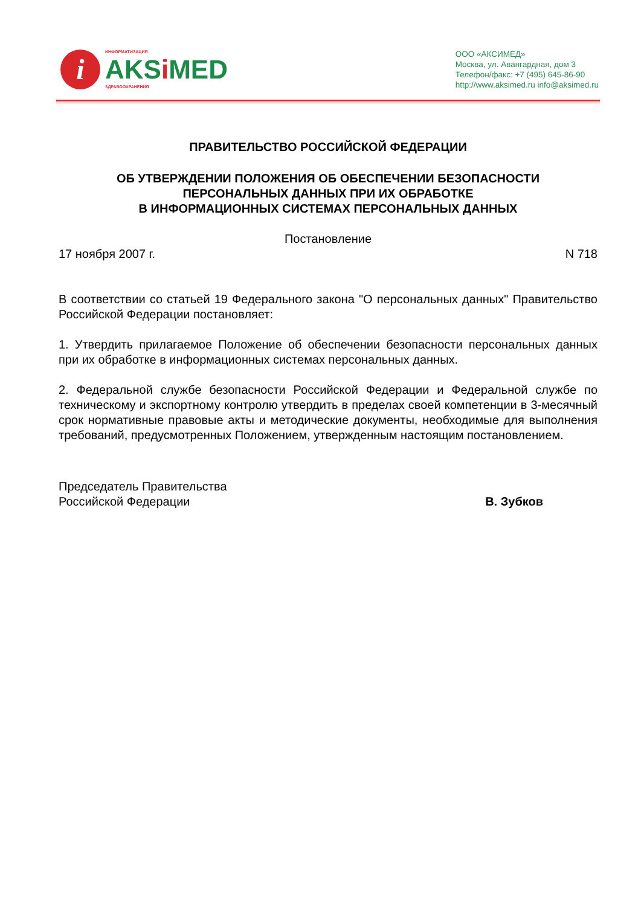i
ИНФОРМАТИЗАЦИЯ
AKSi MED
ЗДРАВООХРАНЕНИЯ
ООО «АКСИМЕД»
Москва, ул. Авангардная, дом 3
Телефон/факс: +7 (495) 645-86-90
http://www.aksimed.ru info@aksimed.ru
ПРАВИТЕЛЬСТВО РОССИЙСКОЙ ФЕДЕРАЦИИ
ОБ УТВЕРЖДЕНИИ ПОЛОЖЕНИЯ ОБ ОБЕСПЕЧЕНИИ БЕЗОПАСНОСТИ
ПЕРСОНАЛЬНЫХ ДАННЫХ ПРИ ИХ ОБРАБОТКЕ
В ИНФОРМАЦИОННЫХ СИСТЕМАХ ПЕРСОНАЛЬНЫХ ДАННЫХ
Постановление
17 ноября 2007 г. N 718
В соответствии со статьей 19 Федерального закона "О персональных данных" Правительство Российской Федерации постановляет:
1. Утвердить прилагаемое Положение об обеспечении безопасности персональных данных при их обработке в информационных системах персональных данных.
2. Федеральной службе безопасности Российской Федерации и Федеральной службе по техническому и экспортному контролю утвердить в пределах своей компетенции в 3-месячный срок нормативные правовые акты и методические документы, необходимые для выполнения требований, предусмотренных Положением, утвержденным настоящим постановлением.
Председатель Правительства
Российской Федерации В. Зубков